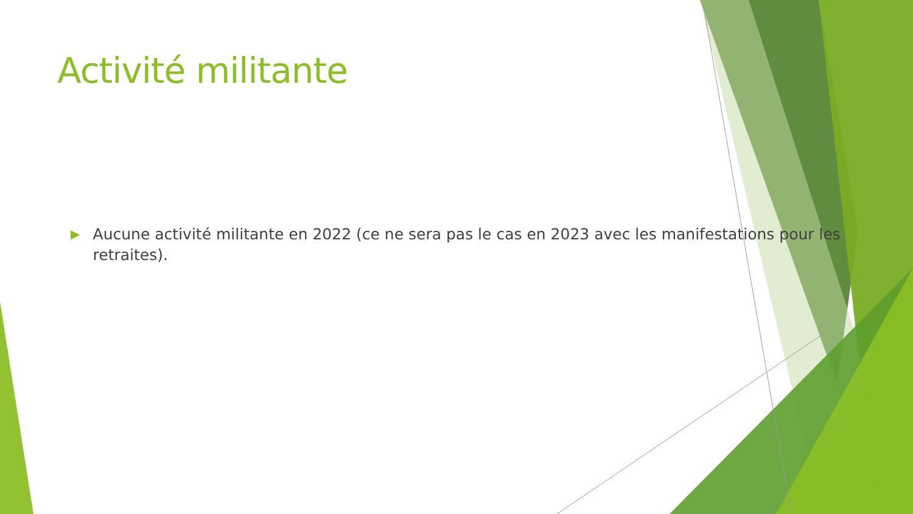Activité militante
▶
Aucune activité militante en 2022 (ce ne sera pas le cas en 2023 avec les manifestations pour les retraites).